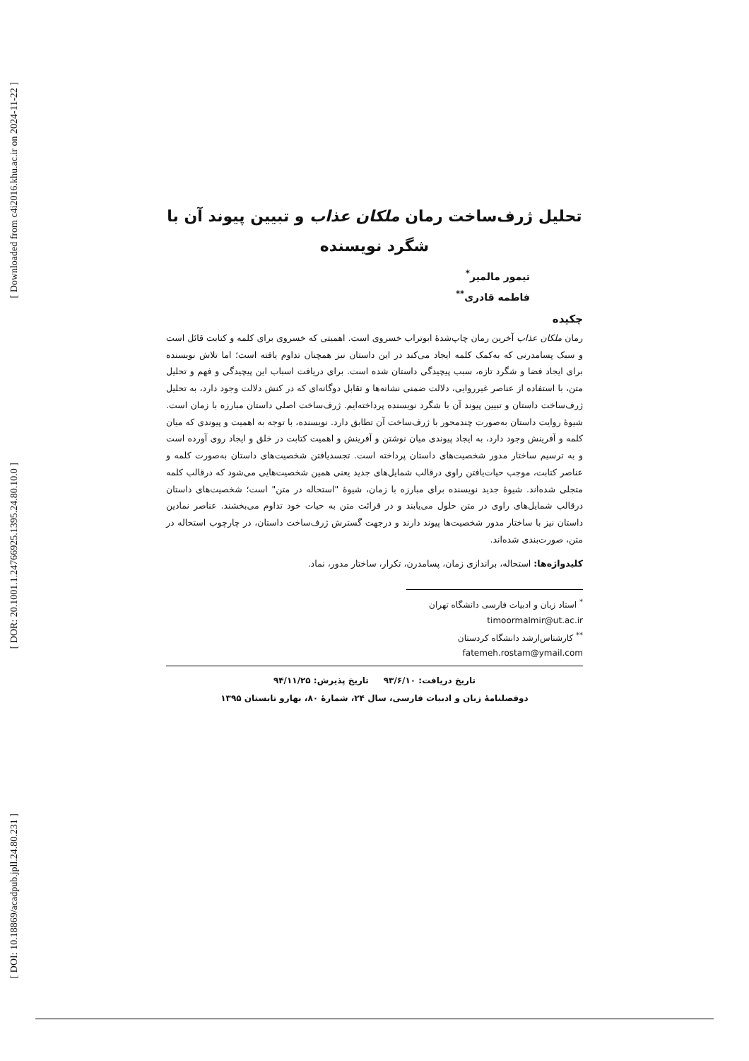[ Downloaded from c4i2016.khu.ac.ir on 2024-11-22 ]
[ DOR: 20.1001.1.24766925.1395.24.80.10.0 ]
[ DOI: 10.18869/acadpub.jpll.24.80.231 ]
تحلیل ژرف‌ساخت رمان ملکان عذاب و تبیین پیوند آن با شگرد نویسنده
تیمور مالمیر<sup>*</sup>
فاطمه قادری<sup>**</sup>
چکیده
رمان ملکان عذاب آخرین رمان چاپ‌شدۀ ابوتراب خسروی است. اهمیتی که خسروی برای کلمه و کتابت قائل است و سبک پسامدرنی که به‌کمک کلمه ایجاد می‌کند در این داستان نیز همچنان تداوم یافته است؛ اما تلاش نویسنده برای ایجاد فضا و شگرد تازه، سبب پیچیدگی داستان شده است. برای دریافت اسباب این پیچیدگی و فهم و تحلیل متن، با استفاده از عناصر غیرروایی، دلالت ضمنی نشانه‌ها و تقابل دوگانه‌ای که در کنش دلالت وجود دارد، به تحلیل ژرف‌ساخت داستان و تبیین پیوند آن با شگرد نویسنده پرداخته‌ایم. ژرف‌ساخت اصلی داستان مبارزه با زمان است. شیوۀ روایت داستان به‌صورت چندمحور با ژرف‌ساخت آن تطابق دارد. نویسنده، با توجه به اهمیت و پیوندی که میان کلمه و آفرینش وجود دارد، به ایجاد پیوندی میان نوشتن و آفرینش و اهمیت کتابت در خلق و ایجاد روی آورده است و به ترسیم ساختار مدور شخصیت‌های داستان پرداخته است. تجسدیافتن شخصیت‌های داستان به‌صورت کلمه و عناصر کتابت، موجب حیات‌یافتن راوی درقالب شمایل‌های جدید یعنی همین شخصیت‌هایی می‌شود که درقالب کلمه متجلی شده‌اند. شیوۀ جدید نویسنده برای مبارزه با زمان، شیوۀ "استحاله در متن" است؛ شخصیت‌های داستان درقالب شمایل‌های راوی در متن حلول می‌یابند و در قرائت متن به حیات خود تداوم می‌بخشند. عناصر نمادین داستان نیز با ساختار مدور شخصیت‌ها پیوند دارند و درجهت گسترش ژرف‌ساخت داستان، در چارچوب استحاله در متن، صورت‌بندی شده‌اند.
کلیدواژه‌ها: استحاله، براندازی زمان، پسامدرن، تکرار، ساختار مدور، نماد.
<sup>*</sup> استاد زبان و ادبیات فارسی دانشگاه تهران timoormalmir@ut.ac.ir
<sup>**</sup> کارشناس‌ارشد دانشگاه کردستان fatemeh.rostam@ymail.com
تاریخ دریافت: ۹۳/۶/۱۰ تاریخ پذیرش: ۹۴/۱۱/۲۵
دوفصلنامۀ زبان و ادبیات فارسی، سال ۲۴، شمارۀ ۸۰، بهارو تابستان ۱۳۹۵